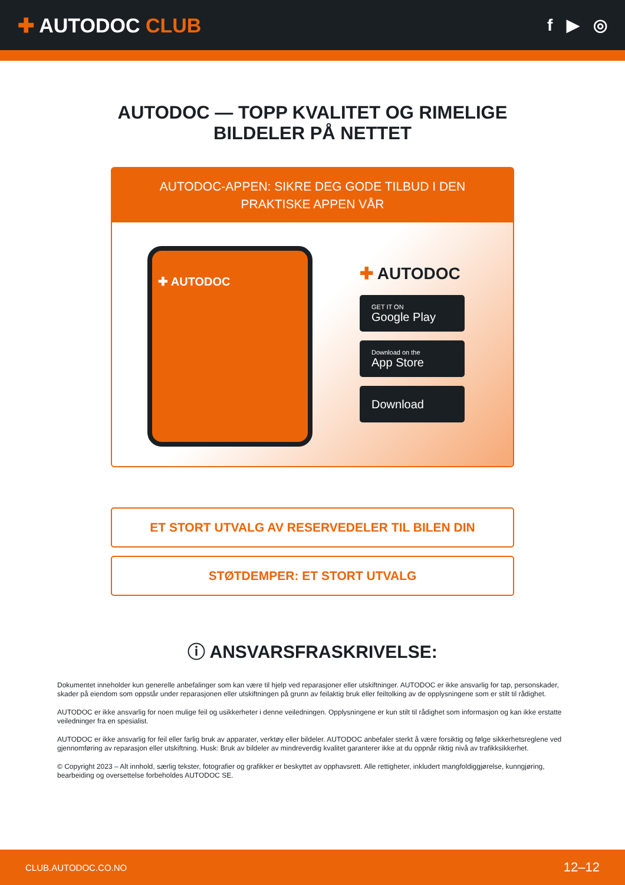✚ AUTODOC CLUB
f ▶ ◎
AUTODOC — TOPP KVALITET OG RIMELIGE BILDELER PÅ NETTET
AUTODOC-APPEN: SIKRE DEG GODE TILBUD I DEN PRAKTISKE APPEN VÅR
✚ AUTODOC
✚ AUTODOC
GET IT ON
Google Play
Download on the
App Store
Download
ET STORT UTVALG AV RESERVEDELER TIL BILEN DIN
STØTDEMPER: ET STORT UTVALG
ⓘ ANSVARSFRASKRIVELSE:
Dokumentet inneholder kun generelle anbefalinger som kan være til hjelp ved reparasjoner eller utskiftninger. AUTODOC er ikke ansvarlig for tap, personskader, skader på eiendom som oppstår under reparasjonen eller utskiftningen på grunn av feilaktig bruk eller feiltolking av de opplysningene som er stilt til rådighet.
AUTODOC er ikke ansvarlig for noen mulige feil og usikkerheter i denne veiledningen. Opplysningene er kun stilt til rådighet som informasjon og kan ikke erstatte veiledninger fra en spesialist.
AUTODOC er ikke ansvarlig for feil eller farlig bruk av apparater, verktøy eller bildeler. AUTODOC anbefaler sterkt å være forsiktig og følge sikkerhetsreglene ved gjennomføring av reparasjon eller utskiftning. Husk: Bruk av bildeler av mindreverdig kvalitet garanterer ikke at du oppnår riktig nivå av trafikksikkerhet.
© Copyright 2023 – Alt innhold, særlig tekster, fotografier og grafikker er beskyttet av opphavsrett. Alle rettigheter, inkludert mangfoldiggjørelse, kunngjøring, bearbeiding og oversettelse forbeholdes AUTODOC SE.
CLUB.AUTODOC.CO.NO 12–12